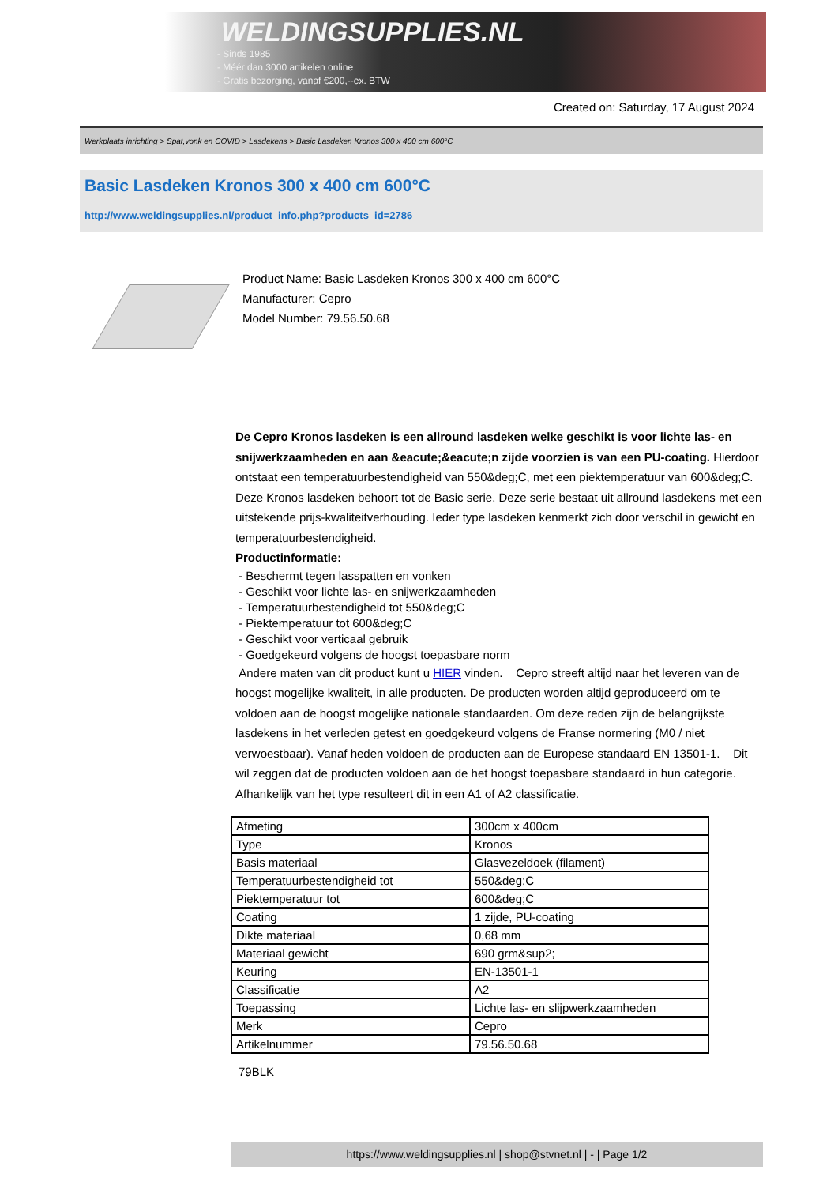WELDINGSUPPLIES.NL
- Sinds 1985
- Méér dan 3000 artikelen online
- Gratis bezorging, vanaf €200,--ex. BTW
Created on: Saturday, 17 August 2024
Werkplaats inrichting > Spat,vonk en COVID > Lasdekens > Basic Lasdeken Kronos 300 x 400 cm 600°C
Basic Lasdeken Kronos 300 x 400 cm 600°C
http://www.weldingsupplies.nl/product_info.php?products_id=2786
Product Name: Basic Lasdeken Kronos 300 x 400 cm 600°C
Manufacturer: Cepro
Model Number: 79.56.50.68
De Cepro Kronos lasdeken is een allround lasdeken welke geschikt is voor lichte las- en snijwerkzaamheden en aan &eacute;&eacute;n zijde voorzien is van een PU-coating. Hierdoor ontstaat een temperatuurbestendigheid van 550&deg;C, met een piektemperatuur van 600&deg;C. Deze Kronos lasdeken behoort tot de Basic serie. Deze serie bestaat uit allround lasdekens met een uitstekende prijs-kwaliteitverhouding. Ieder type lasdeken kenmerkt zich door verschil in gewicht en temperatuurbestendigheid.
Productinformatie:
- Beschermt tegen lasspatten en vonken
- Geschikt voor lichte las- en snijwerkzaamheden
- Temperatuurbestendigheid tot 550&deg;C
- Piektemperatuur tot 600&deg;C
- Geschikt voor verticaal gebruik
- Goedgekeurd volgens de hoogst toepasbare norm
Andere maten van dit product kunt u HIER vinden. Cepro streeft altijd naar het leveren van de hoogst mogelijke kwaliteit, in alle producten. De producten worden altijd geproduceerd om te voldoen aan de hoogst mogelijke nationale standaarden. Om deze reden zijn de belangrijkste lasdekens in het verleden getest en goedgekeurd volgens de Franse normering (M0 / niet verwoestbaar). Vanaf heden voldoen de producten aan de Europese standaard EN 13501-1. Dit wil zeggen dat de producten voldoen aan de het hoogst toepasbare standaard in hun categorie. Afhankelijk van het type resulteert dit in een A1 of A2 classificatie.
| Afmeting | 300cm x 400cm |
| Type | Kronos |
| Basis materiaal | Glasvezeldoek (filament) |
| Temperatuurbestendigheid tot | 550&deg;C |
| Piektemperatuur tot | 600&deg;C |
| Coating | 1 zijde, PU-coating |
| Dikte materiaal | 0,68 mm |
| Materiaal gewicht | 690 grm&sup2; |
| Keuring | EN-13501-1 |
| Classificatie | A2 |
| Toepassing | Lichte las- en slijpwerkzaamheden |
| Merk | Cepro |
| Artikelnummer | 79.56.50.68 |
79BLK
https://www.weldingsupplies.nl | shop@stvnet.nl | - | Page 1/2